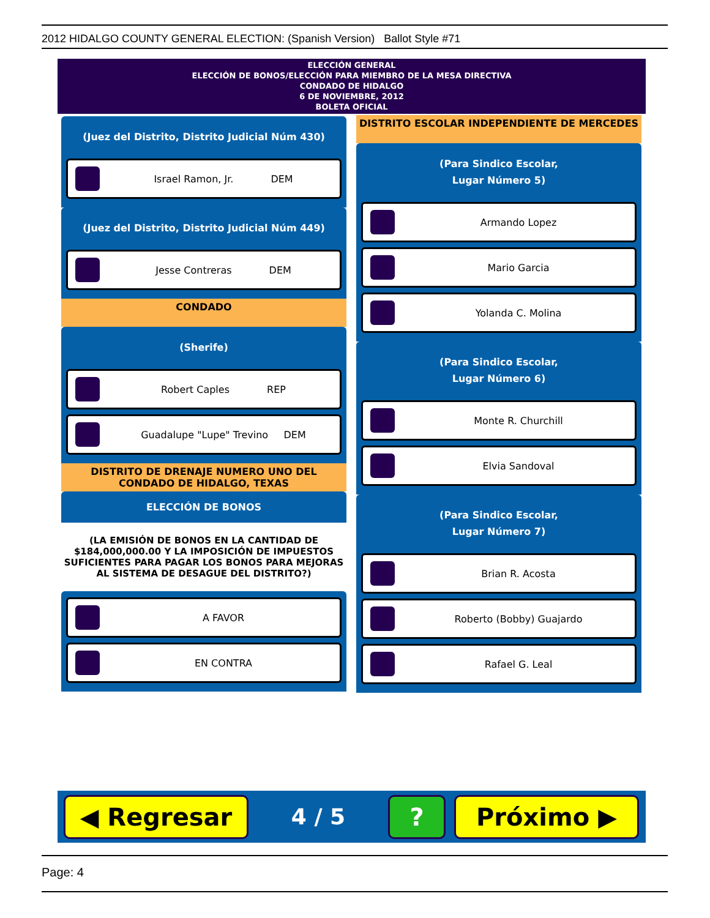2012 HIDALGO COUNTY GENERAL ELECTION: (Spanish Version) Ballot Style #71
ELECCIÓN GENERAL
ELECCIÓN DE BONOS/ELECCIÓN PARA MIEMBRO DE LA MESA DIRECTIVA
CONDADO DE HIDALGO
6 DE NOVIEMBRE, 2012
BOLETA OFICIAL
(Juez del Distrito, Distrito Judicial Núm 430)
Israel Ramon, Jr. DEM
(Juez del Distrito, Distrito Judicial Núm 449)
Jesse Contreras DEM
CONDADO
(Sherife)
Robert Caples REP
Guadalupe "Lupe" Trevino DEM
DISTRITO DE DRENAJE NUMERO UNO DEL CONDADO DE HIDALGO, TEXAS
ELECCIÓN DE BONOS
(LA EMISIÓN DE BONOS EN LA CANTIDAD DE $184,000,000.00 Y LA IMPOSICIÓN DE IMPUESTOS SUFICIENTES PARA PAGAR LOS BONOS PARA MEJORAS AL SISTEMA DE DESAGUE DEL DISTRITO?)
A FAVOR
EN CONTRA
DISTRITO ESCOLAR INDEPENDIENTE DE MERCEDES
(Para Sindico Escolar,
Lugar Número 5)
Armando Lopez
Mario Garcia
Yolanda C. Molina
(Para Sindico Escolar,
Lugar Número 6)
Monte R. Churchill
Elvia Sandoval
(Para Sindico Escolar,
Lugar Número 7)
Brian R. Acosta
Roberto (Bobby) Guajardo
Rafael G. Leal
◀ Regresar
4 / 5
? Próximo ▶
Page: 4